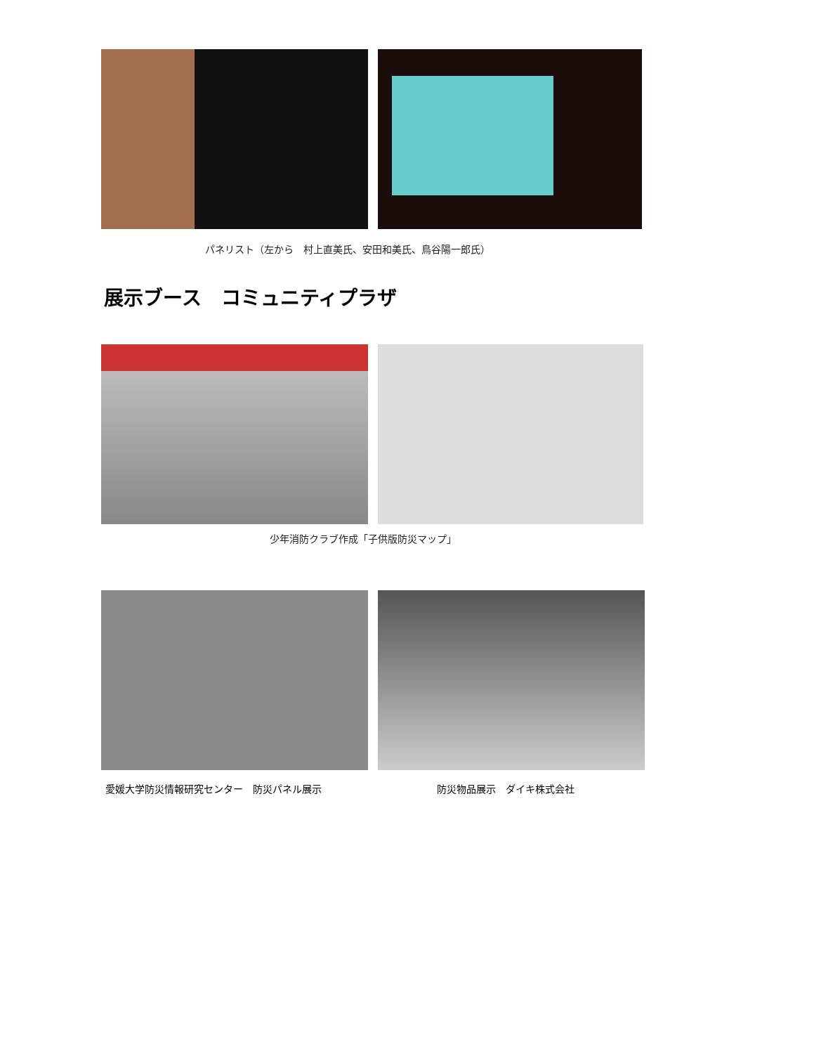パネリスト（左から　村上直美氏、安田和美氏、鳥谷陽一郎氏）
展示ブース　コミュニティプラザ
少年消防クラブ作成「子供版防災マップ」
愛媛大学防災情報研究センター　防災パネル展示 防災物品展示　ダイキ株式会社